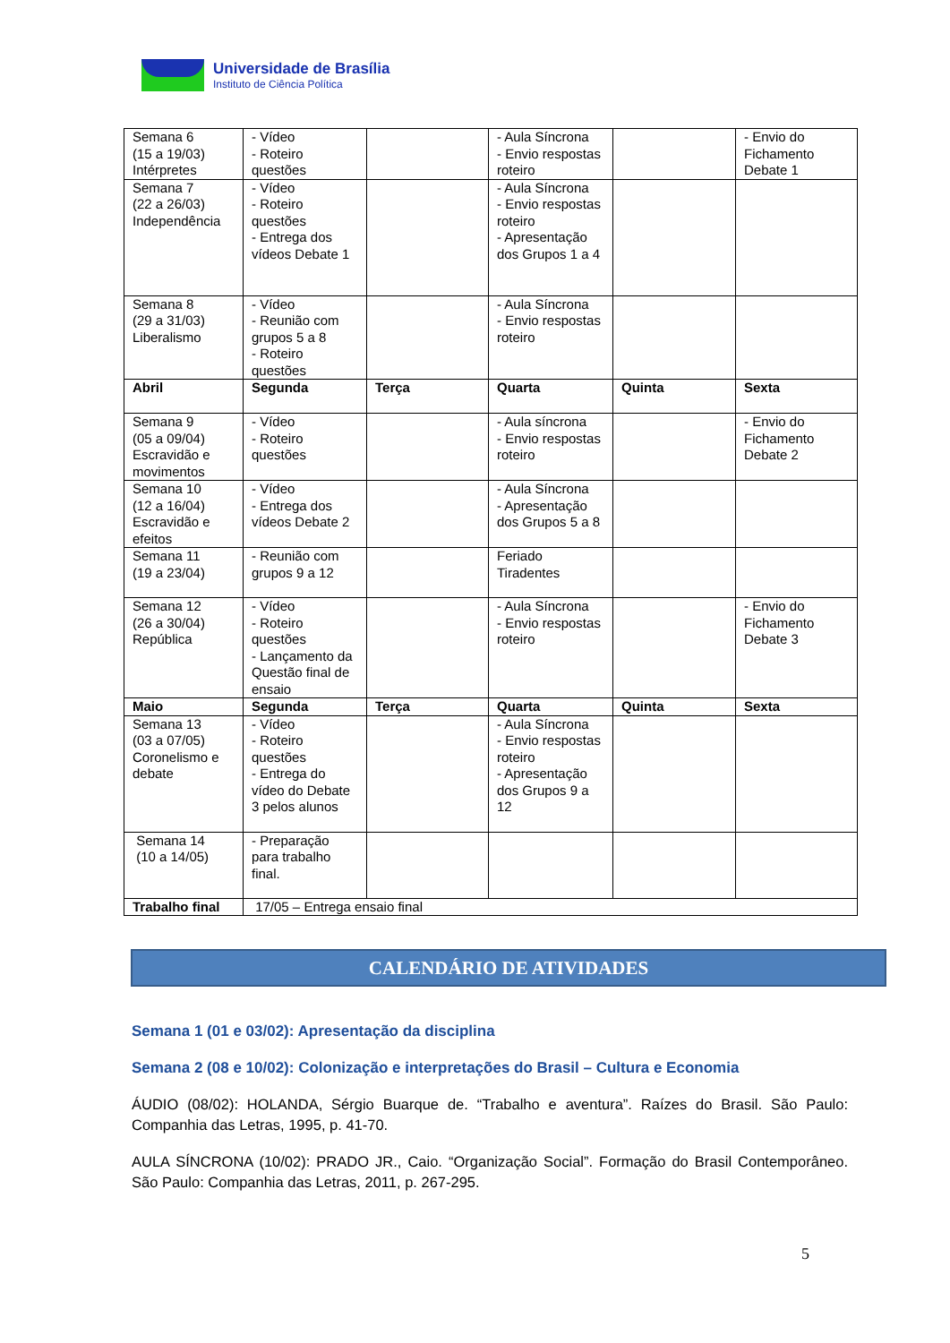Universidade de Brasília
Instituto de Ciência Política
| Semana 6 (15 a 19/03) Intérpretes | - Vídeo - Roteiro questões | | - Aula Síncrona - Envio respostas roteiro | | - Envio do Fichamento Debate 1 |
| Semana 7 (22 a 26/03) Independência | - Vídeo - Roteiro questões - Entrega dos vídeos Debate 1 | | - Aula Síncrona - Envio respostas roteiro - Apresentação dos Grupos 1 a 4 | | |
| Semana 8 (29 a 31/03) Liberalismo | - Vídeo - Reunião com grupos 5 a 8 - Roteiro questões | | - Aula Síncrona - Envio respostas roteiro | | |
| Abril | Segunda | Terça | Quarta | Quinta | Sexta |
| Semana 9 (05 a 09/04) Escravidão e movimentos | - Vídeo - Roteiro questões | | - Aula síncrona - Envio respostas roteiro | | - Envio do Fichamento Debate 2 |
| Semana 10 (12 a 16/04) Escravidão e efeitos | - Vídeo - Entrega dos vídeos Debate 2 | | - Aula Síncrona - Apresentação dos Grupos 5 a 8 | | |
| Semana 11 (19 a 23/04) | - Reunião com grupos 9 a 12 | | Feriado Tiradentes | | |
| Semana 12 (26 a 30/04) República | - Vídeo - Roteiro questões - Lançamento da Questão final de ensaio | | - Aula Síncrona - Envio respostas roteiro | | - Envio do Fichamento Debate 3 |
| Maio | Segunda | Terça | Quarta | Quinta | Sexta |
| Semana 13 (03 a 07/05) Coronelismo e debate | - Vídeo - Roteiro questões - Entrega do vídeo do Debate 3 pelos alunos | | - Aula Síncrona - Envio respostas roteiro - Apresentação dos Grupos 9 a 12 | | |
| Semana 14 (10 a 14/05) | - Preparação para trabalho final. | | | | |
| Trabalho final | 17/05 – Entrega ensaio final | | | | |
CALENDÁRIO DE ATIVIDADES
Semana 1 (01 e 03/02): Apresentação da disciplina
Semana 2 (08 e 10/02): Colonização e interpretações do Brasil – Cultura e Economia
ÁUDIO (08/02): HOLANDA, Sérgio Buarque de. “Trabalho e aventura”. Raízes do Brasil. São Paulo: Companhia das Letras, 1995, p. 41-70.
AULA SÍNCRONA (10/02): PRADO JR., Caio. “Organização Social”. Formação do Brasil Contemporâneo. São Paulo: Companhia das Letras, 2011, p. 267-295.
5